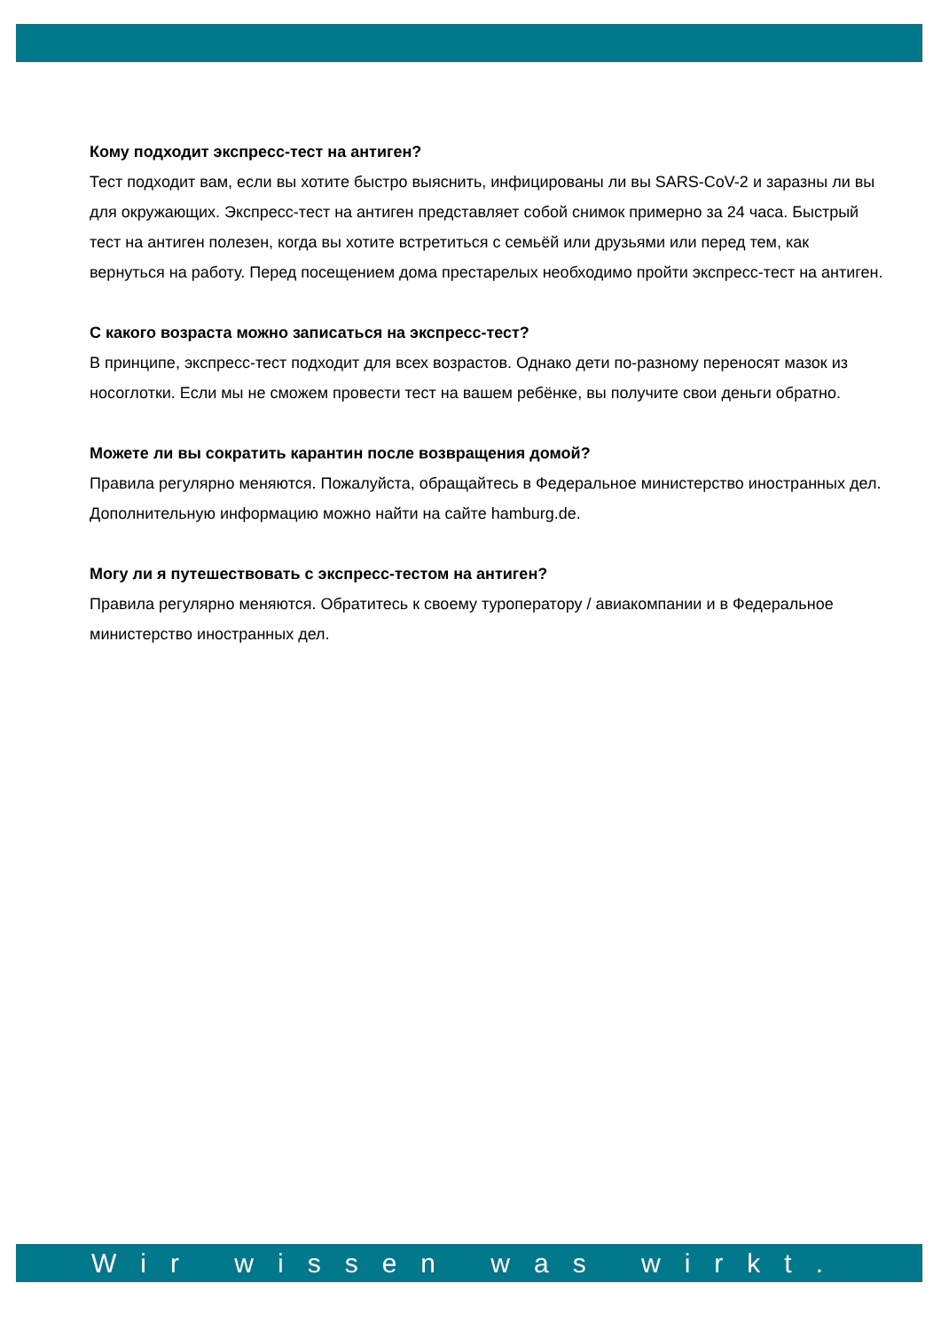Кому подходит экспресс-тест на антиген?
Тест подходит вам, если вы хотите быстро выяснить, инфицированы ли вы SARS-CoV-2 и заразны ли вы для окружающих. Экспресс-тест на антиген представляет собой снимок примерно за 24 часа. Быстрый тест на антиген полезен, когда вы хотите встретиться с семьёй или друзьями или перед тем, как вернуться на работу. Перед посещением дома престарелых необходимо пройти экспресс-тест на антиген.
С какого возраста можно записаться на экспресс-тест?
В принципе, экспресс-тест подходит для всех возрастов. Однако дети по-разному переносят мазок из носоглотки. Если мы не сможем провести тест на вашем ребёнке, вы получите свои деньги обратно.
Можете ли вы сократить карантин после возвращения домой?
Правила регулярно меняются. Пожалуйста, обращайтесь в Федеральное министерство иностранных дел. Дополнительную информацию можно найти на сайте hamburg.de.
Могу ли я путешествовать с экспресс-тестом на антиген?
Правила регулярно меняются. Обратитесь к своему туроператору / авиакомпании и в Федеральное министерство иностранных дел.
Wir wissen was wirkt.